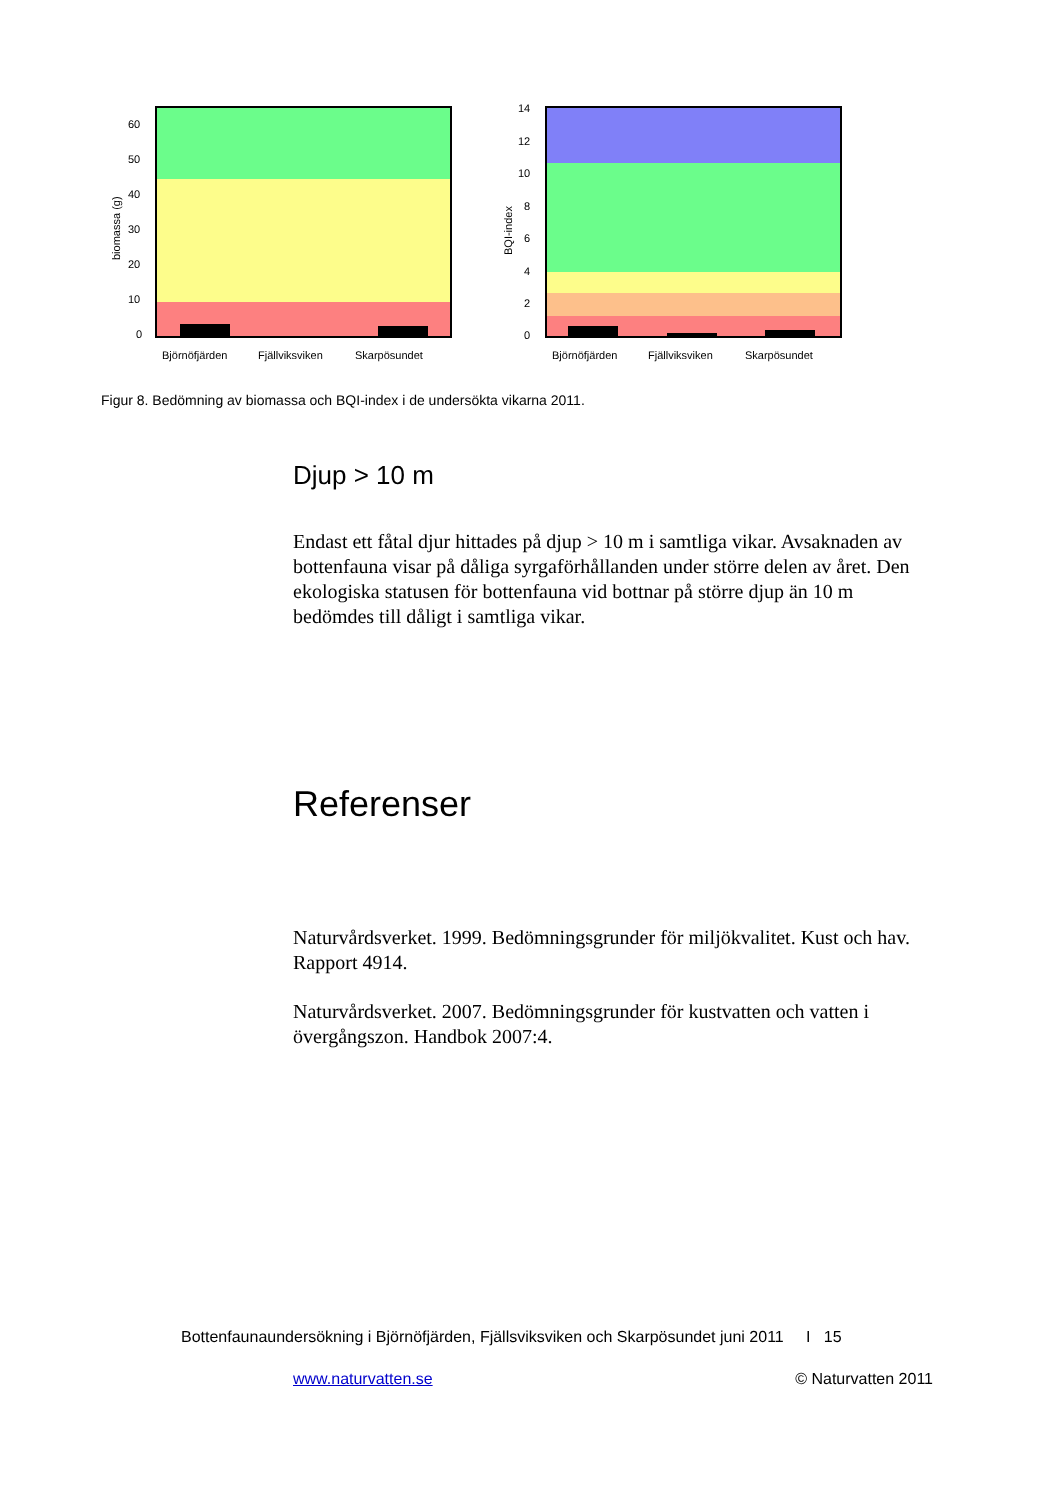biomassa (g)
60
50
40
30
20
10
0
Björnöfjärden
Fjällviksviken
Skarpösundet
BQI-index
14
12
10
8
6
4
2
0
Björnöfjärden
Fjällviksviken
Skarpösundet
Figur 8. Bedömning av biomassa och BQI-index i de undersökta vikarna 2011.
Djup > 10 m
Endast ett fåtal djur hittades på djup > 10 m i samtliga vikar. Avsaknaden av bottenfauna visar på dåliga syrgaförhållanden under större delen av året. Den ekologiska statusen för bottenfauna vid bottnar på större djup än 10 m bedömdes till dåligt i samtliga vikar.
Referenser
Naturvårdsverket. 1999. Bedömningsgrunder för miljökvalitet. Kust och hav. Rapport 4914.
Naturvårdsverket. 2007. Bedömningsgrunder för kustvatten och vatten i övergångszon. Handbok 2007:4.
Bottenfaunaundersökning i Björnöfjärden, Fjällsviksviken och Skarpösundet juni 2011 I 15
www.naturvatten.se © Naturvatten 2011